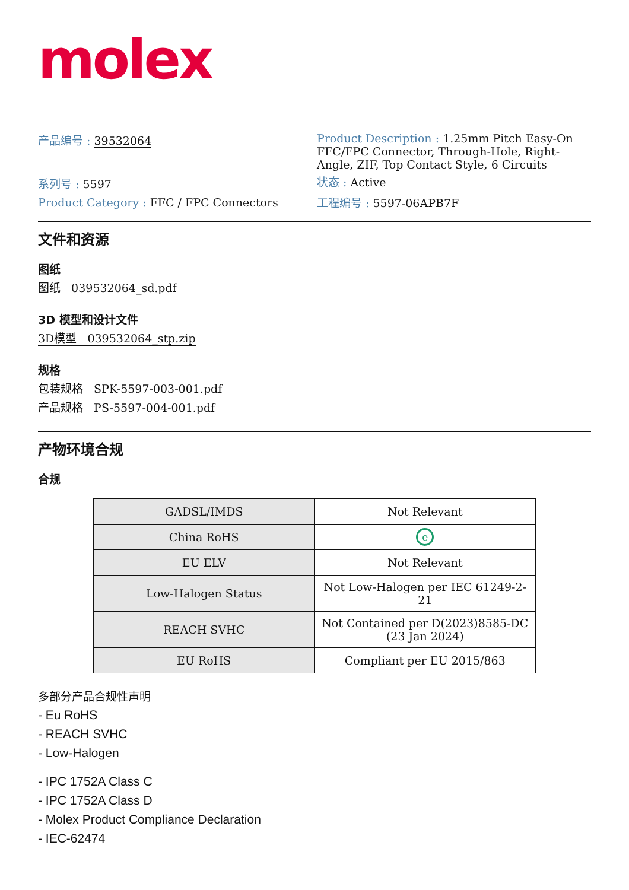molex
产品编号 : 39532064
系列号 : 5597
Product Category : FFC / FPC Connectors
Product Description : 1.25mm Pitch Easy-On FFC/FPC Connector, Through-Hole, Right-Angle, ZIF, Top Contact Style, 6 Circuits
状态 : Active
工程编号 : 5597-06APB7F
文件和资源
图纸
图纸 039532064_sd.pdf
3D 模型和设计文件
3D模型 039532064_stp.zip
规格
包装规格 SPK-5597-003-001.pdf
产品规格 PS-5597-004-001.pdf
产物环境合规
合规
| GADSL/IMDS | Not Relevant |
| China RoHS | e |
| EU ELV | Not Relevant |
| Low-Halogen Status | Not Low-Halogen per IEC 61249-2-21 |
| REACH SVHC | Not Contained per D(2023)8585-DC (23 Jan 2024) |
| EU RoHS | Compliant per EU 2015/863 |
多部分产品合规性声明
- Eu RoHS
- REACH SVHC
- Low-Halogen
- IPC 1752A Class C
- IPC 1752A Class D
- Molex Product Compliance Declaration
- IEC-62474